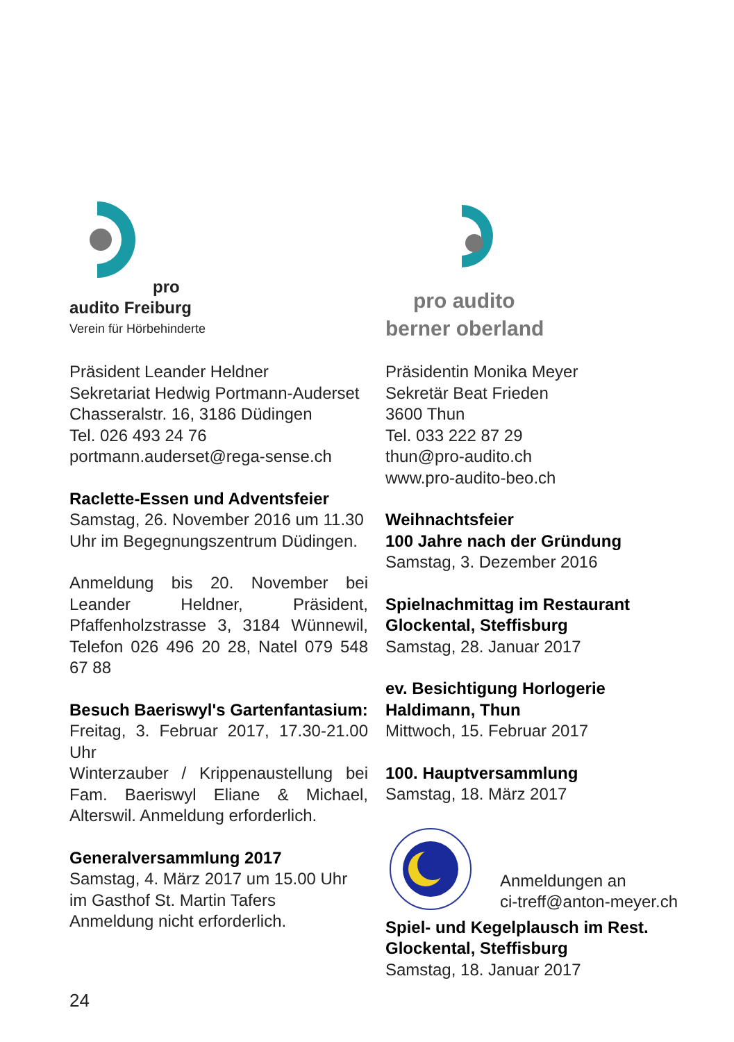pro
audito Freiburg
Verein für Hörbehinderte
Präsident Leander Heldner
Sekretariat Hedwig Portmann-Auderset
Chasseralstr. 16, 3186 Düdingen
Tel. 026 493 24 76
portmann.auderset@rega-sense.ch
Raclette-Essen und Adventsfeier
Samstag, 26. November 2016 um 11.30 Uhr im Begegnungszentrum Düdingen.
Anmeldung bis 20. November bei Leander Heldner, Präsident, Pfaffenholzstrasse 3, 3184 Wünnewil, Telefon 026 496 20 28, Natel 079 548 67 88
Besuch Baeriswyl's Gartenfantasium:
Freitag, 3. Februar 2017, 17.30-21.00 Uhr
Winterzauber / Krippenaustellung bei Fam. Baeriswyl Eliane & Michael, Alterswil. Anmeldung erforderlich.
Generalversammlung 2017
Samstag, 4. März 2017 um 15.00 Uhr
im Gasthof St. Martin Tafers
Anmeldung nicht erforderlich.
pro audito
berner oberland
Präsidentin Monika Meyer
Sekretär Beat Frieden
3600 Thun
Tel. 033 222 87 29
thun@pro-audito.ch
www.pro-audito-beo.ch
Weihnachtsfeier
100 Jahre nach der Gründung
Samstag, 3. Dezember 2016
Spielnachmittag im Restaurant Glockental, Steffisburg
Samstag, 28. Januar 2017
ev. Besichtigung Horlogerie Haldimann, Thun
Mittwoch, 15. Februar 2017
100. Hauptversammlung
Samstag, 18. März 2017
Anmeldungen an
ci-treff@anton-meyer.ch
Spiel- und Kegelplausch im Rest. Glockental, Steffisburg
Samstag, 18. Januar 2017
24